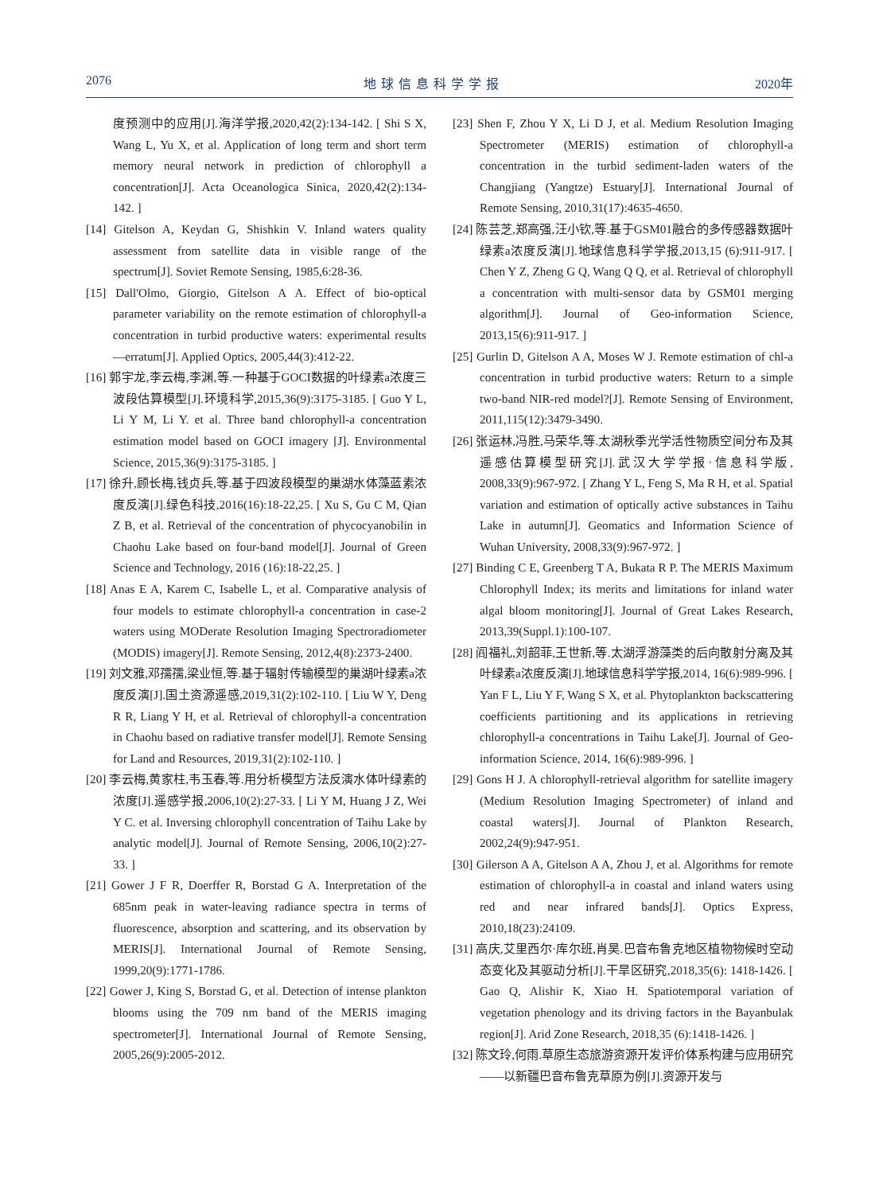2076 地球信息科学学报 2020年
度预测中的应用[J].海洋学报,2020,42(2):134-142. [ Shi S X, Wang L, Yu X, et al. Application of long term and short term memory neural network in prediction of chlorophyll a concentration[J]. Acta Oceanologica Sinica, 2020,42(2):134-142. ]
[14] Gitelson A, Keydan G, Shishkin V. Inland waters quality assessment from satellite data in visible range of the spectrum[J]. Soviet Remote Sensing, 1985,6:28-36.
[15] Dall'Olmo, Giorgio, Gitelson A A. Effect of bio-optical parameter variability on the remote estimation of chlorophyll-a concentration in turbid productive waters: experimental results—erratum[J]. Applied Optics, 2005,44(3):412-22.
[16] 郭宇龙,李云梅,李渊,等.一种基于GOCI数据的叶绿素a浓度三波段估算模型[J].环境科学,2015,36(9):3175-3185. [ Guo Y L, Li Y M, Li Y. et al. Three band chlorophyll-a concentration estimation model based on GOCI imagery [J]. Environmental Science, 2015,36(9):3175-3185. ]
[17] 徐升,顾长梅,钱贞兵,等.基于四波段模型的巢湖水体藻蓝素浓度反演[J].绿色科技,2016(16):18-22,25. [ Xu S, Gu C M, Qian Z B, et al. Retrieval of the concentration of phycocyanobilin in Chaohu Lake based on four-band model[J]. Journal of Green Science and Technology, 2016 (16):18-22,25. ]
[18] Anas E A, Karem C, Isabelle L, et al. Comparative analysis of four models to estimate chlorophyll-a concentration in case-2 waters using MODerate Resolution Imaging Spectroradiometer (MODIS) imagery[J]. Remote Sensing, 2012,4(8):2373-2400.
[19] 刘文雅,邓孺孺,梁业恒,等.基于辐射传输模型的巢湖叶绿素a浓度反演[J].国土资源遥感,2019,31(2):102-110. [ Liu W Y, Deng R R, Liang Y H, et al. Retrieval of chlorophyll-a concentration in Chaohu based on radiative transfer model[J]. Remote Sensing for Land and Resources, 2019,31(2):102-110. ]
[20] 李云梅,黄家柱,韦玉春,等.用分析模型方法反演水体叶绿素的浓度[J].遥感学报,2006,10(2):27-33. [ Li Y M, Huang J Z, Wei Y C. et al. Inversing chlorophyll concentration of Taihu Lake by analytic model[J]. Journal of Remote Sensing, 2006,10(2):27-33. ]
[21] Gower J F R, Doerffer R, Borstad G A. Interpretation of the 685nm peak in water-leaving radiance spectra in terms of fluorescence, absorption and scattering, and its observation by MERIS[J]. International Journal of Remote Sensing, 1999,20(9):1771-1786.
[22] Gower J, King S, Borstad G, et al. Detection of intense plankton blooms using the 709 nm band of the MERIS imaging spectrometer[J]. International Journal of Remote Sensing, 2005,26(9):2005-2012.
[23] Shen F, Zhou Y X, Li D J, et al. Medium Resolution Imaging Spectrometer (MERIS) estimation of chlorophyll-a concentration in the turbid sediment-laden waters of the Changjiang (Yangtze) Estuary[J]. International Journal of Remote Sensing, 2010,31(17):4635-4650.
[24] 陈芸芝,郑高强,汪小钦,等.基于GSM01融合的多传感器数据叶绿素a浓度反演[J].地球信息科学学报,2013,15 (6):911-917. [ Chen Y Z, Zheng G Q, Wang Q Q, et al. Retrieval of chlorophyll a concentration with multi-sensor data by GSM01 merging algorithm[J]. Journal of Geo-information Science, 2013,15(6):911-917. ]
[25] Gurlin D, Gitelson A A, Moses W J. Remote estimation of chl-a concentration in turbid productive waters: Return to a simple two-band NIR-red model?[J]. Remote Sensing of Environment, 2011,115(12):3479-3490.
[26] 张运林,冯胜,马荣华,等.太湖秋季光学活性物质空间分布及其遥感估算模型研究[J].武汉大学学报·信息科学版, 2008,33(9):967-972. [ Zhang Y L, Feng S, Ma R H, et al. Spatial variation and estimation of optically active substances in Taihu Lake in autumn[J]. Geomatics and Information Science of Wuhan University, 2008,33(9):967-972. ]
[27] Binding C E, Greenberg T A, Bukata R P. The MERIS Maximum Chlorophyll Index; its merits and limitations for inland water algal bloom monitoring[J]. Journal of Great Lakes Research, 2013,39(Suppl.1):100-107.
[28] 阎福礼,刘韶菲,王世新,等.太湖浮游藻类的后向散射分离及其叶绿素a浓度反演[J].地球信息科学学报,2014, 16(6):989-996. [ Yan F L, Liu Y F, Wang S X, et al. Phytoplankton backscattering coefficients partitioning and its applications in retrieving chlorophyll-a concentrations in Taihu Lake[J]. Journal of Geo-information Science, 2014, 16(6):989-996. ]
[29] Gons H J. A chlorophyll-retrieval algorithm for satellite imagery (Medium Resolution Imaging Spectrometer) of inland and coastal waters[J]. Journal of Plankton Research, 2002,24(9):947-951.
[30] Gilerson A A, Gitelson A A, Zhou J, et al. Algorithms for remote estimation of chlorophyll-a in coastal and inland waters using red and near infrared bands[J]. Optics Express, 2010,18(23):24109.
[31] 高庆,艾里西尔·库尔班,肖昊.巴音布鲁克地区植物物候时空动态变化及其驱动分析[J].干旱区研究,2018,35(6): 1418-1426. [ Gao Q, Alishir K, Xiao H. Spatiotemporal variation of vegetation phenology and its driving factors in the Bayanbulak region[J]. Arid Zone Research, 2018,35 (6):1418-1426. ]
[32] 陈文玲,何雨.草原生态旅游资源开发评价体系构建与应用研究——以新疆巴音布鲁克草原为例[J].资源开发与